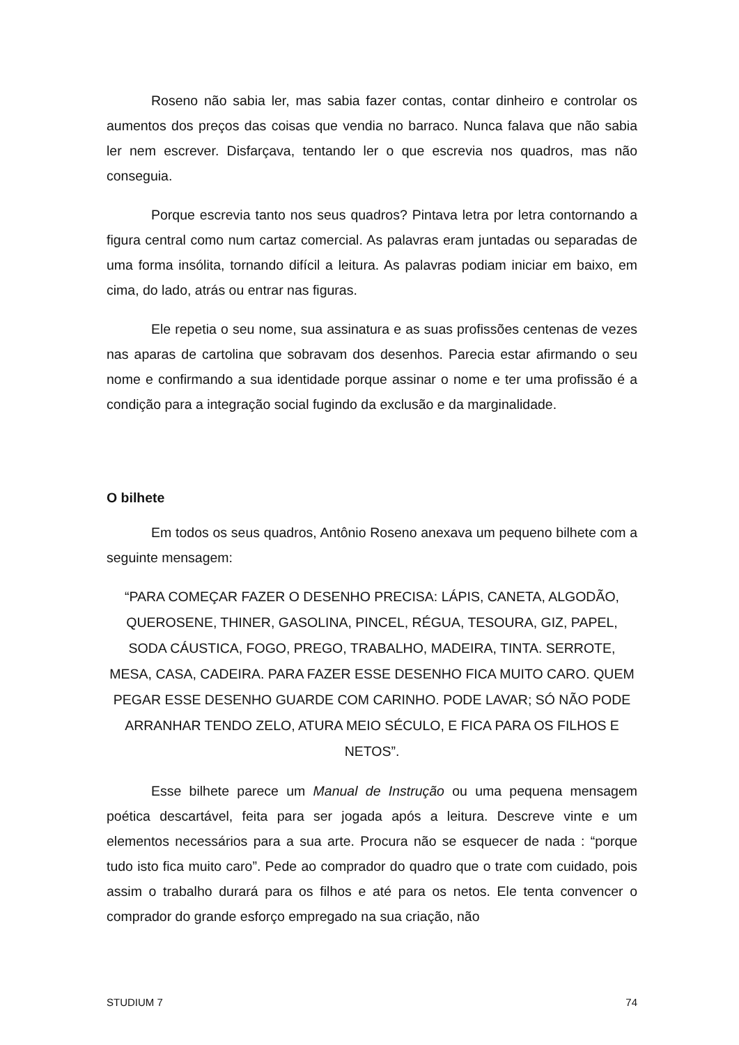Roseno não sabia ler, mas sabia fazer contas, contar dinheiro e controlar os aumentos dos preços das coisas que vendia no barraco. Nunca falava que não sabia ler nem escrever. Disfarçava, tentando ler o que escrevia nos quadros, mas não conseguia.
Porque escrevia tanto nos seus quadros? Pintava letra por letra contornando a figura central como num cartaz comercial. As palavras eram juntadas ou separadas de uma forma insólita, tornando difícil a leitura. As palavras podiam iniciar em baixo, em cima, do lado, atrás ou entrar nas figuras.
Ele repetia o seu nome, sua assinatura e as suas profissões centenas de vezes nas aparas de cartolina que sobravam dos desenhos. Parecia estar afirmando o seu nome e confirmando a sua identidade porque assinar o nome e ter uma profissão é a condição para a integração social fugindo da exclusão e da marginalidade.
O bilhete
Em todos os seus quadros, Antônio Roseno anexava um pequeno bilhete com a seguinte mensagem:
“PARA COMEÇAR FAZER O DESENHO PRECISA: LÁPIS, CANETA, ALGODÃO, QUEROSENE, THINER, GASOLINA, PINCEL, RÉGUA, TESOURA, GIZ, PAPEL, SODA CÁUSTICA, FOGO, PREGO, TRABALHO, MADEIRA, TINTA. SERROTE, MESA, CASA, CADEIRA. PARA FAZER ESSE DESENHO FICA MUITO CARO. QUEM PEGAR ESSE DESENHO GUARDE COM CARINHO. PODE LAVAR; SÓ NÃO PODE ARRANHAR TENDO ZELO, ATURA MEIO SÉCULO, E FICA PARA OS FILHOS E NETOS”.
Esse bilhete parece um Manual de Instrução ou uma pequena mensagem poética descartável, feita para ser jogada após a leitura. Descreve vinte e um elementos necessários para a sua arte. Procura não se esquecer de nada : “porque tudo isto fica muito caro”. Pede ao comprador do quadro que o trate com cuidado, pois assim o trabalho durará para os filhos e até para os netos. Ele tenta convencer o comprador do grande esforço empregado na sua criação, não
STUDIUM 7 74